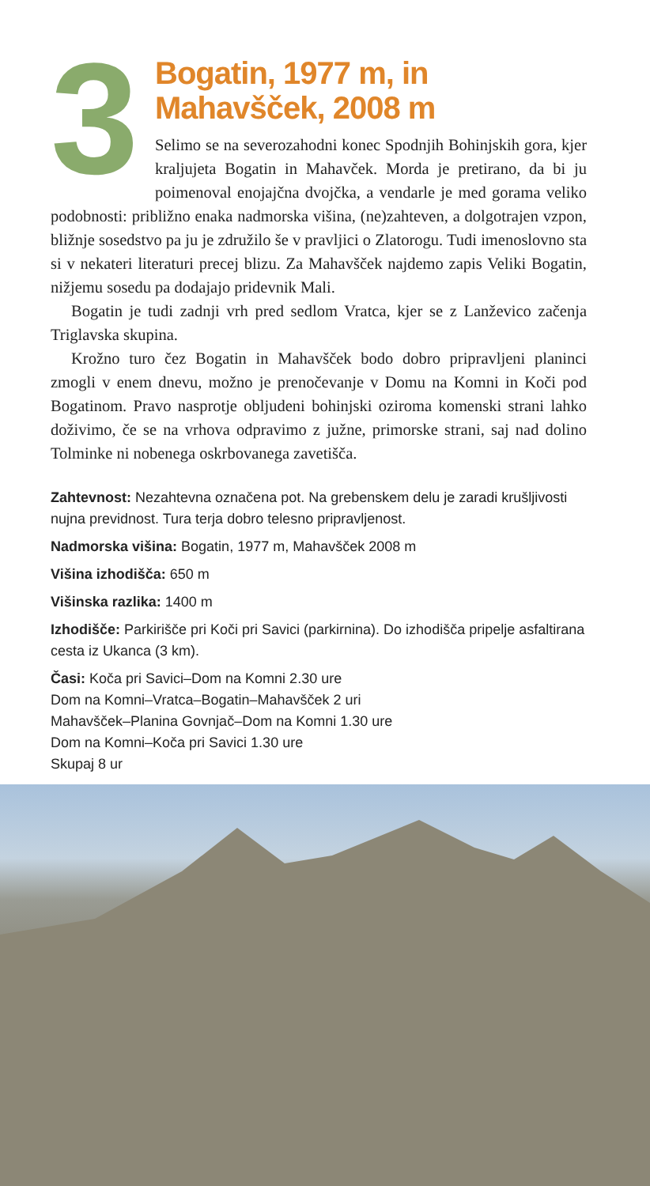3
Bogatin, 1977 m, in
Mahavšček, 2008 m
Selimo se na severozahodni konec Spodnjih Bohinjskih gora, kjer kraljujeta Bogatin in Mahavček. Morda je pretirano, da bi ju poimenoval enojajčna dvojčka, a vendarle je med gorama veliko podobnosti: približno enaka nadmorska višina, (ne)zahteven, a dolgotrajen vzpon, bližnje sosedstvo pa ju je združilo še v pravljici o Zlatorogu. Tudi imenoslovno sta si v nekateri literaturi precej blizu. Za Mahavšček najdemo zapis Veliki Bogatin, nižjemu sosedu pa dodajajo pridevnik Mali.
Bogatin je tudi zadnji vrh pred sedlom Vratca, kjer se z Lanževico začenja Triglavska skupina.
Krožno turo čez Bogatin in Mahavšček bodo dobro pripravljeni planinci zmogli v enem dnevu, možno je prenočevanje v Domu na Komni in Koči pod Bogatinom. Pravo nasprotje obljudeni bohinjski oziroma komenski strani lahko doživimo, če se na vrhova odpravimo z južne, primorske strani, saj nad dolino Tolminke ni nobenega oskrbovanega zavetišča.
Zahtevnost: Nezahtevna označena pot. Na grebenskem delu je zaradi krušljivosti nujna previdnost. Tura terja dobro telesno pripravljenost.
Nadmorska višina: Bogatin, 1977 m, Mahavšček 2008 m
Višina izhodišča: 650 m
Višinska razlika: 1400 m
Izhodišče: Parkirišče pri Koči pri Savici (parkirnina). Do izhodišča pripelje asfaltirana cesta iz Ukanca (3 km).
Časi: Koča pri Savici–Dom na Komni 2.30 ure
Dom na Komni–Vratca–Bogatin–Mahavšček 2 uri
Mahavšček–Planina Govnjač–Dom na Komni 1.30 ure
Dom na Komni–Koča pri Savici 1.30 ure
Skupaj 8 ur